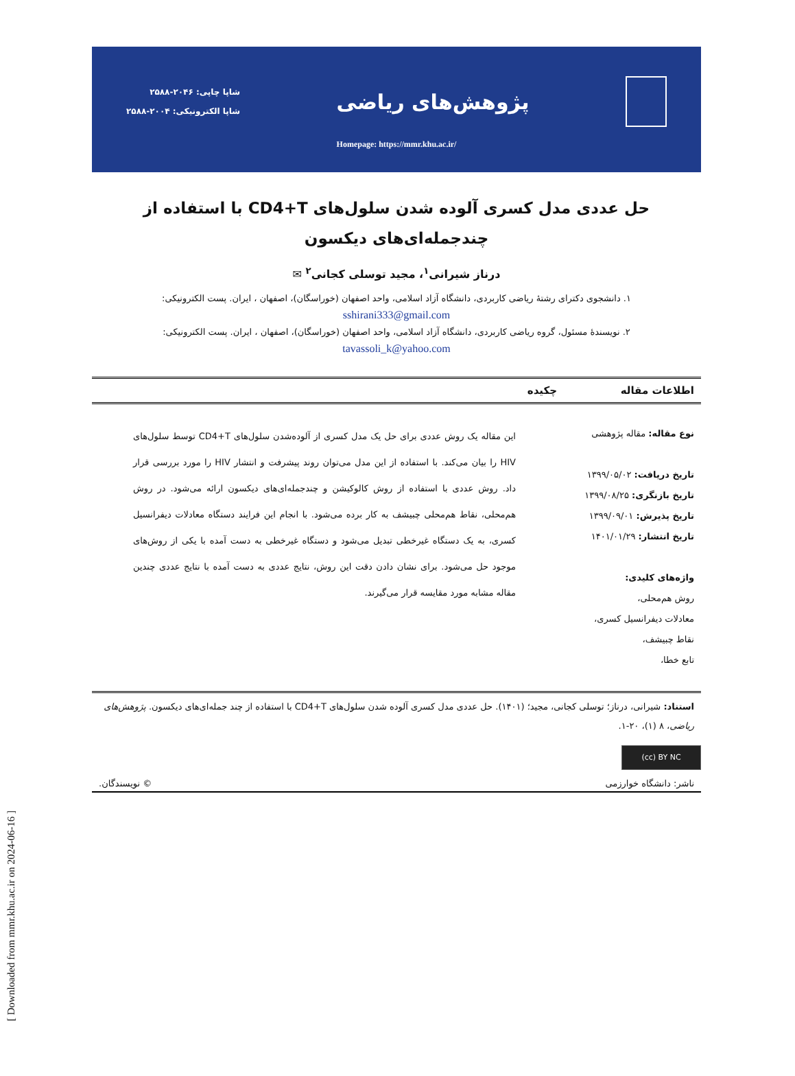[ Downloaded from mmr.khu.ac.ir on 2024-06-16 ]
پژوهش‌های ریاضی
شاپا چاپی: ۲۰۴۶-۲۵۸۸
شاپا الکترونیکی: ۲۰۰۴-۲۵۸۸
Homepage: https://mmr.khu.ac.ir/
حل عددی مدل کسری آلوده شدن سلول‌های CD4+T با استفاده از
چندجمله‌ای‌های دیکسون
درناز شیرانی<sup>۱</sup>، مجید توسلی کجانی<sup>۲</sup> ✉
۱. دانشجوی دکترای رشتهٔ ریاضی کاربردی، دانشگاه آزاد اسلامی، واحد اصفهان (خوراسگان)، اصفهان ، ایران. پست الکترونیکی:
sshirani333@gmail.com
۲. نویسندهٔ مسئول، گروه ریاضی کاربردی، دانشگاه آزاد اسلامی، واحد اصفهان (خوراسگان)، اصفهان ، ایران. پست الکترونیکی:
tavassoli_k@yahoo.com
اطلاعات مقاله چکیده
نوع مقاله: مقاله پژوهشی
تاریخ دریافت: ۱۳۹۹/۰۵/۰۲
تاریخ بازنگری: ۱۳۹۹/۰۸/۲۵
تاریخ پذیرش: ۱۳۹۹/۰۹/۰۱
تاریخ انتشار: ۱۴۰۱/۰۱/۲۹
واژه‌های کلیدی:
روش هم‌محلی،
معادلات دیفرانسیل کسری،
نقاط چبیشف،
تابع خطا،
این مقاله یک روش عددی برای حل یک مدل کسری از آلوده‌شدن سلول‌های CD4+T توسط سلول‌های HIV را بیان می‌کند. با استفاده از این مدل می‌توان روند پیشرفت و انتشار HIV را مورد بررسی قرار داد. روش عددی با استفاده از روش کالوکیشن و چندجمله‌ای‌های دیکسون ارائه می‌شود. در روش هم‌محلی، نقاط هم‌محلی چبیشف به کار برده می‌شود. با انجام این فرایند دستگاه معادلات دیفرانسیل کسری، به یک دستگاه غیرخطی تبدیل می‌شود و دستگاه غیرخطی به دست آمده با یکی از روش‌های موجود حل می‌شود. برای نشان دادن دقت این روش، نتایج عددی به دست آمده با نتایج عددی چندین مقاله مشابه مورد مقایسه قرار می‌گیرند.
استناد: شیرانی، درناز؛ توسلی کجانی، مجید؛ (۱۴۰۱). حل عددی مدل کسری آلوده شدن سلول‌های CD4+T با استفاده از چند جمله‌ای‌های دیکسون. پژوهش‌های ریاضی، ۸ (۱)، ۲۰-۱.
(cc) BY NC
ناشر: دانشگاه خوارزمی © نویسندگان.